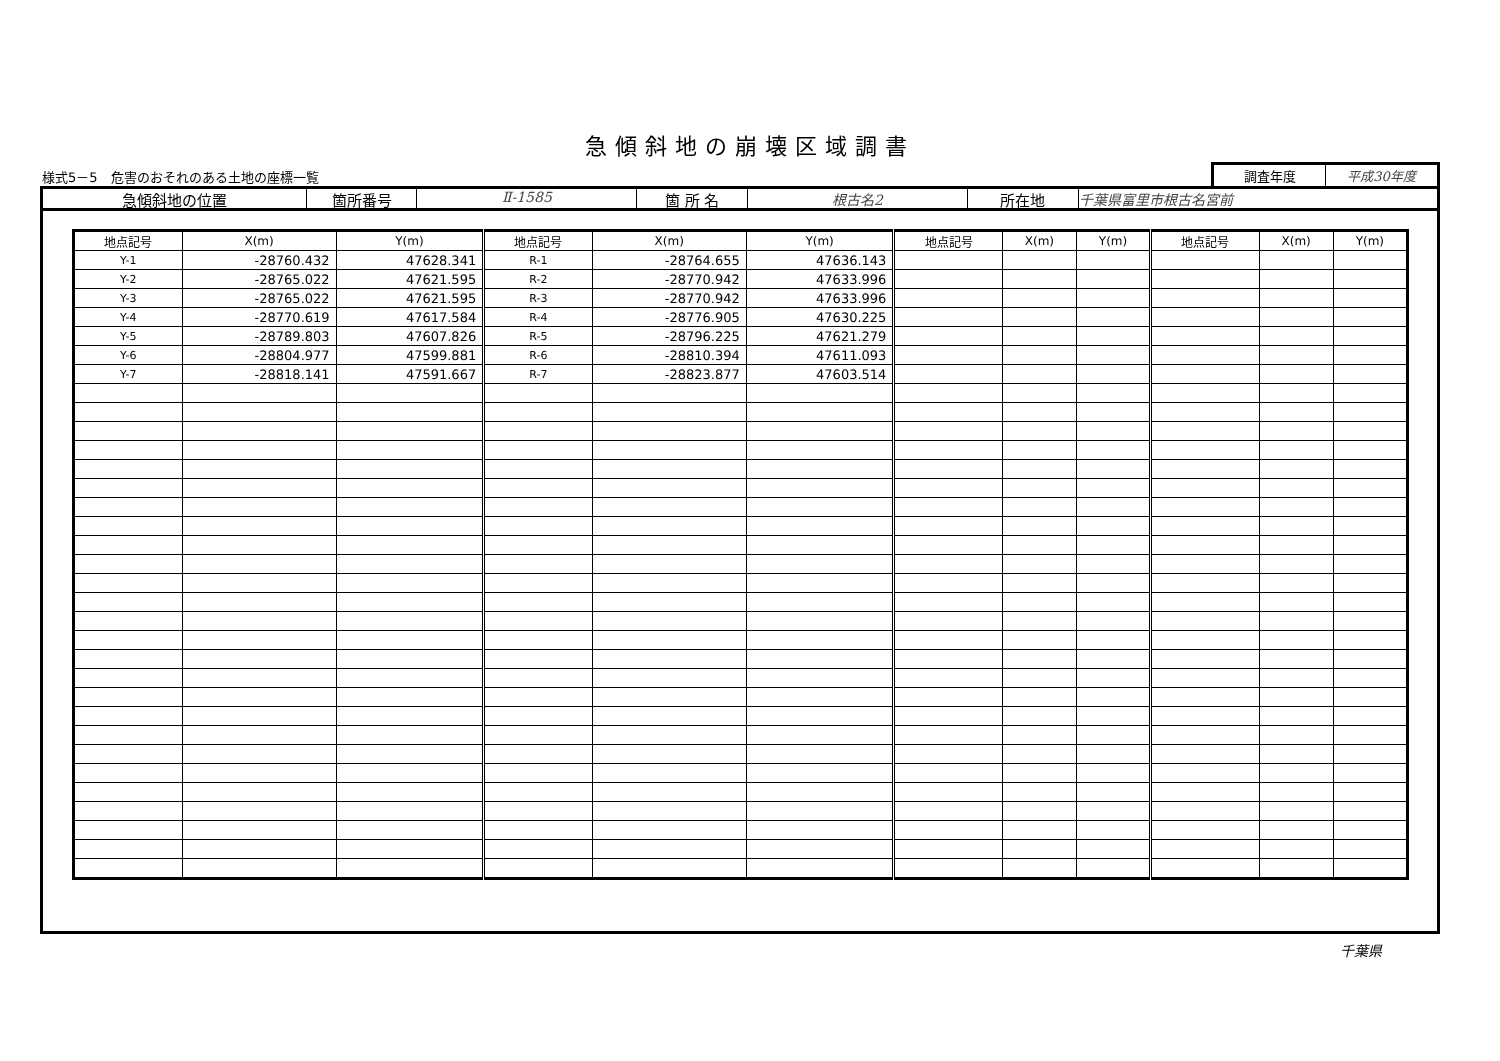急傾斜地の崩壊区域調書
様式5－5　危害のおそれのある土地の座標一覧
調査年度 平成30年度
急傾斜地の位置 箇所番号 Ⅱ-1585 箇 所 名 根古名2 所在地 千葉県富里市根古名宮前
| 地点記号 | X(m) | Y(m) | 地点記号 | X(m) | Y(m) | 地点記号 | X(m) | Y(m) | 地点記号 | X(m) | Y(m) |
| --- | --- | --- | --- | --- | --- | --- | --- | --- | --- | --- | --- |
| Y-1 | -28760.432 | 47628.341 | R-1 | -28764.655 | 47636.143 | | | | | | |
| Y-2 | -28765.022 | 47621.595 | R-2 | -28770.942 | 47633.996 | | | | | | |
| Y-3 | -28765.022 | 47621.595 | R-3 | -28770.942 | 47633.996 | | | | | | |
| Y-4 | -28770.619 | 47617.584 | R-4 | -28776.905 | 47630.225 | | | | | | |
| Y-5 | -28789.803 | 47607.826 | R-5 | -28796.225 | 47621.279 | | | | | | |
| Y-6 | -28804.977 | 47599.881 | R-6 | -28810.394 | 47611.093 | | | | | | |
| Y-7 | -28818.141 | 47591.667 | R-7 | -28823.877 | 47603.514 | | | | | | |
千葉県